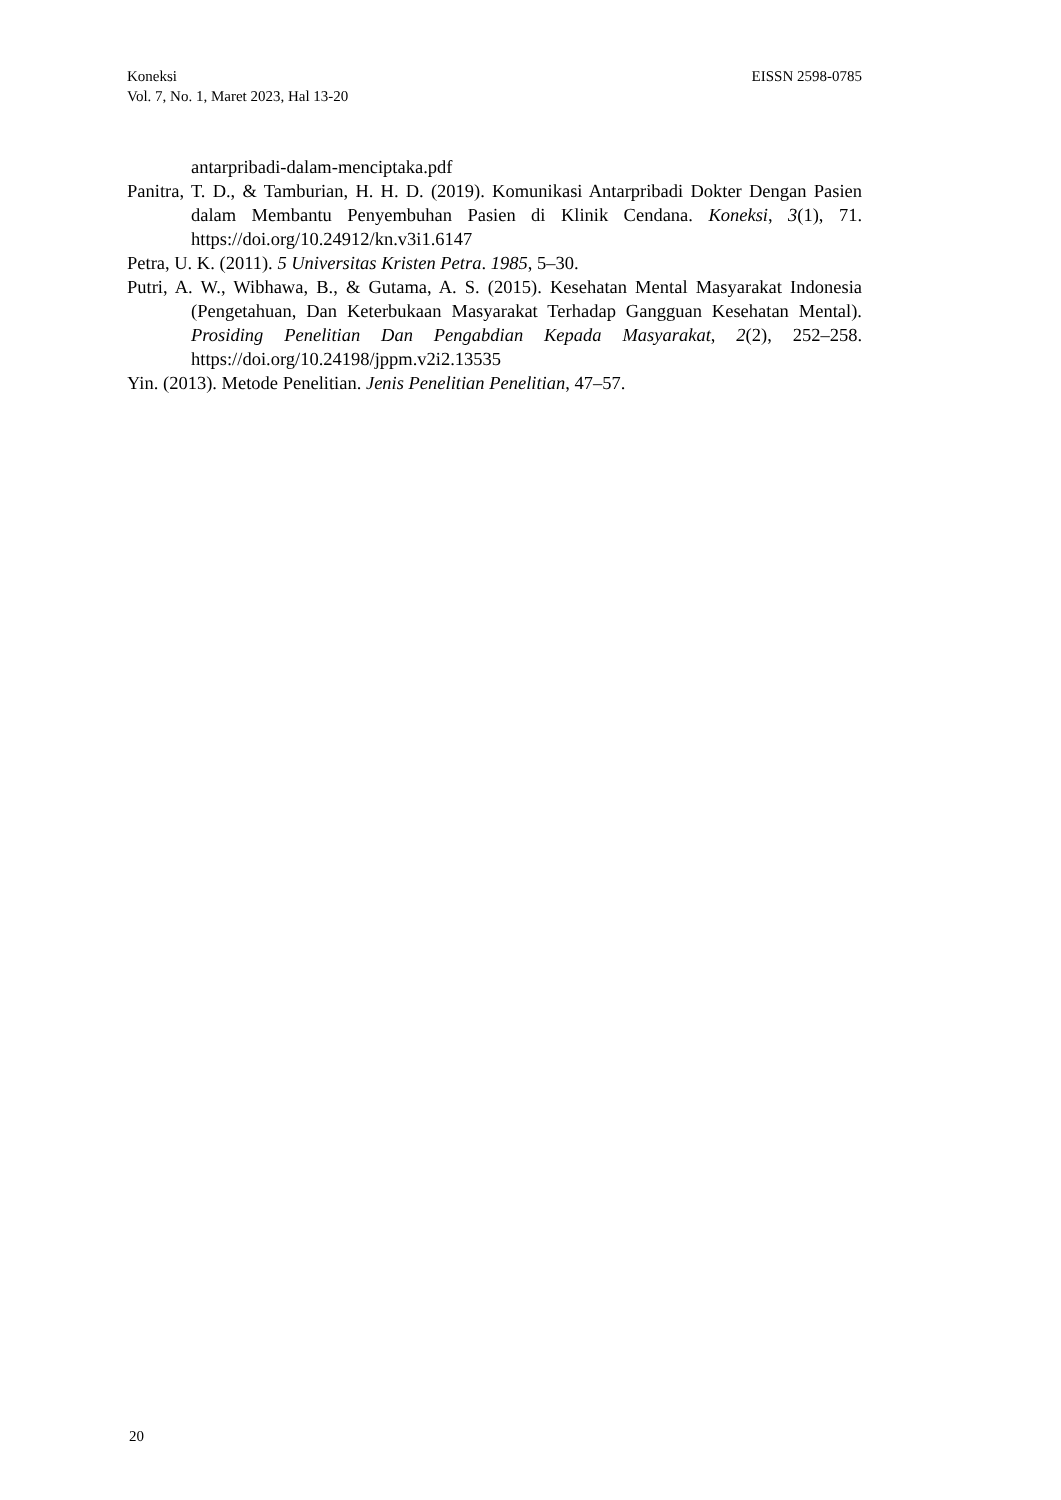EISSN 2598-0785 Koneksi
Vol. 7, No. 1, Maret 2023, Hal 13-20
antarpribadi-dalam-menciptaka.pdf
Panitra, T. D., & Tamburian, H. H. D. (2019). Komunikasi Antarpribadi Dokter Dengan Pasien dalam Membantu Penyembuhan Pasien di Klinik Cendana. Koneksi, 3(1), 71. https://doi.org/10.24912/kn.v3i1.6147
Petra, U. K. (2011). 5 Universitas Kristen Petra. 1985, 5–30.
Putri, A. W., Wibhawa, B., & Gutama, A. S. (2015). Kesehatan Mental Masyarakat Indonesia (Pengetahuan, Dan Keterbukaan Masyarakat Terhadap Gangguan Kesehatan Mental). Prosiding Penelitian Dan Pengabdian Kepada Masyarakat, 2(2), 252–258. https://doi.org/10.24198/jppm.v2i2.13535
Yin. (2013). Metode Penelitian. Jenis Penelitian Penelitian, 47–57.
20